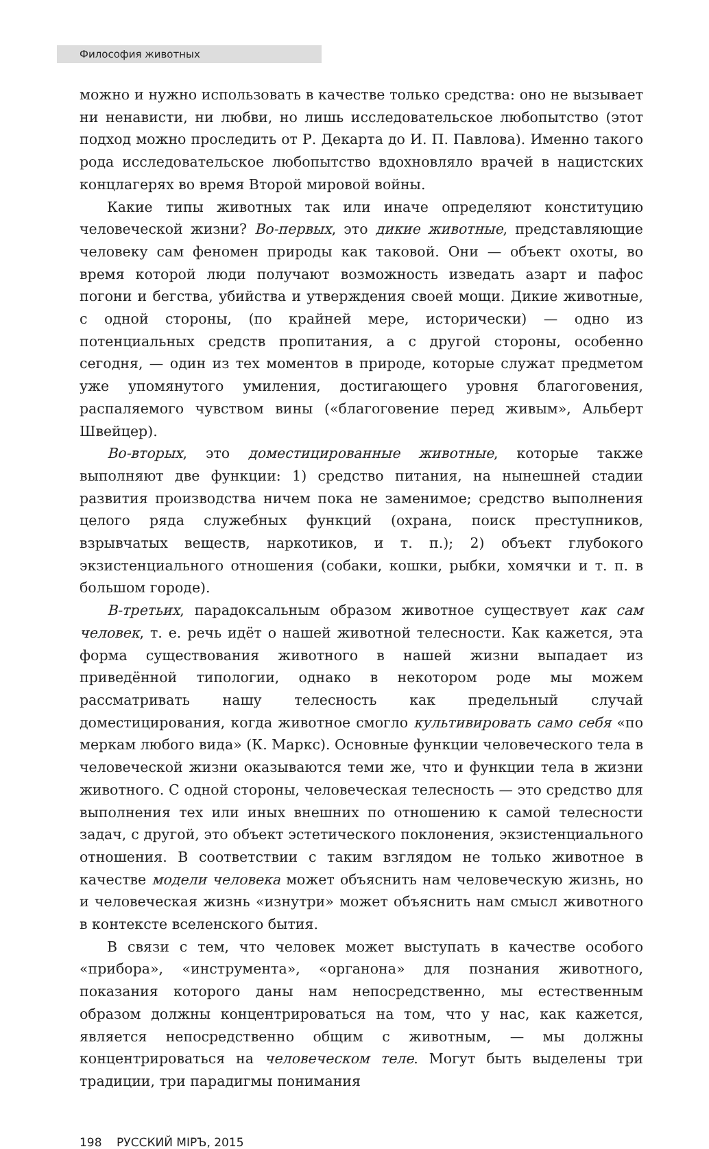Философия животных
можно и нужно использовать в качестве только средства: оно не вызывает ни ненависти, ни любви, но лишь исследовательское любопытство (этот подход можно проследить от Р. Декарта до И. П. Павлова). Именно такого рода исследовательское любопытство вдохновляло врачей в нацистских концлагерях во время Второй мировой войны.
Какие типы животных так или иначе определяют конституцию человеческой жизни? Во-первых, это дикие животные, представляющие человеку сам феномен природы как таковой. Они — объект охоты, во время которой люди получают возможность изведать азарт и пафос погони и бегства, убийства и утверждения своей мощи. Дикие животные, с одной стороны, (по крайней мере, исторически) — одно из потенциальных средств пропитания, а с другой стороны, особенно сегодня, — один из тех моментов в природе, которые служат предметом уже упомянутого умиления, достигающего уровня благоговения, распаляемого чувством вины («благоговение перед живым», Альберт Швейцер).
Во-вторых, это доместицированные животные, которые также выполняют две функции: 1) средство питания, на нынешней стадии развития производства ничем пока не заменимое; средство выполнения целого ряда служебных функций (охрана, поиск преступников, взрывчатых веществ, наркотиков, и т. п.); 2) объект глубокого экзистенциального отношения (собаки, кошки, рыбки, хомячки и т. п. в большом городе).
В-третьих, парадоксальным образом животное существует как сам человек, т. е. речь идёт о нашей животной телесности. Как кажется, эта форма существования животного в нашей жизни выпадает из приведённой типологии, однако в некотором роде мы можем рассматривать нашу телесность как предельный случай доместицирования, когда животное смогло культивировать само себя «по меркам любого вида» (К. Маркс). Основные функции человеческого тела в человеческой жизни оказываются теми же, что и функции тела в жизни животного. С одной стороны, человеческая телесность — это средство для выполнения тех или иных внешних по отношению к самой телесности задач, с другой, это объект эстетического поклонения, экзистенциального отношения. В соответствии с таким взглядом не только животное в качестве модели человека может объяснить нам человеческую жизнь, но и человеческая жизнь «изнутри» может объяснить нам смысл животного в контексте вселенского бытия.
В связи с тем, что человек может выступать в качестве особого «прибора», «инструмента», «органона» для познания животного, показания которого даны нам непосредственно, мы естественным образом должны концентрироваться на том, что у нас, как кажется, является непосредственно общим с животным, — мы должны концентрироваться на человеческом теле. Могут быть выделены три традиции, три парадигмы понимания
198 РУССКИЙ МIРЪ, 2015